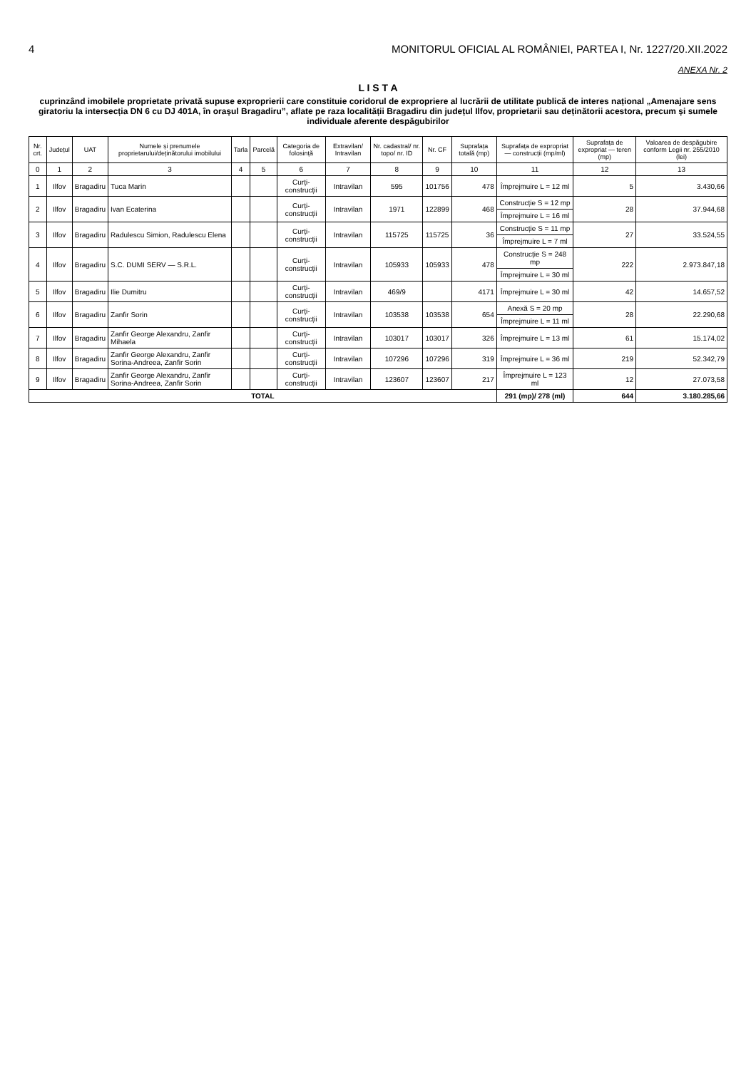4 MONITORUL OFICIAL AL ROMÂNIEI, PARTEA I, Nr. 1227/20.XII.2022
ANEXA Nr. 2
L I S T A
cuprinzând imobilele proprietate privată supuse exproprierii care constituie coridorul de expropriere al lucrării de utilitate publică de interes național „Amenajare sens giratoriu la intersecția DN 6 cu DJ 401A, în orașul Bragadiru”, aflate pe raza localității Bragadiru din județul Ilfov, proprietarii sau deținătorii acestora, precum și sumele individuale aferente despăgubirilor
| Nr. crt. | Județul | UAT | Numele și prenumele proprietarului/deținătorului imobilului | Tarla | Parcelă | Categoria de folosință | Extravilan/ Intravilan | Nr. cadastral/ nr. topo/ nr. ID | Nr. CF | Suprafața totală (mp) | Suprafața de expropriat — construcții (mp/ml) | Suprafața de expropriat — teren (mp) | Valoarea de despăgubire conform Legii nr. 255/2010 (lei) |
| --- | --- | --- | --- | --- | --- | --- | --- | --- | --- | --- | --- | --- | --- |
| 0 | 1 | 2 | 3 | 4 | 5 | 6 | 7 | 8 | 9 | 10 | 11 | 12 | 13 |
| 1 | Ilfov | Bragadiru | Tuca Marin | | | Curți-construcții | Intravilan | 595 | 101756 | 478 | Împrejmuire L = 12 ml | 5 | 3.430,66 |
| 2 | Ilfov | Bragadiru | Ivan Ecaterina | | | Curți-construcții | Intravilan | 1971 | 122899 | 468 | Construcție S = 12 mp | 28 | 37.944,68 |
| | | | | | | | | | | | Împrejmuire L = 16 ml | | |
| 3 | Ilfov | Bragadiru | Radulescu Simion, Radulescu Elena | | | Curți-construcții | Intravilan | 115725 | 115725 | 36 | Construcție S = 11 mp | 27 | 33.524,55 |
| | | | | | | | | | | | Împrejmuire L = 7 ml | | |
| 4 | Ilfov | Bragadiru | S.C. DUMI SERV — S.R.L. | | | Curți-construcții | Intravilan | 105933 | 105933 | 478 | Construcție S = 248 mp | 222 | 2.973.847,18 |
| | | | | | | | | | | | Împrejmuire L = 30 ml | | |
| 5 | Ilfov | Bragadiru | Ilie Dumitru | | | Curți-construcții | Intravilan | 469/9 | | 4171 | Împrejmuire L = 30 ml | 42 | 14.657,52 |
| 6 | Ilfov | Bragadiru | Zanfir Sorin | | | Curți-construcții | Intravilan | 103538 | 103538 | 654 | Anexă S = 20 mp | 28 | 22.290,68 |
| | | | | | | | | | | | Împrejmuire L = 11 ml | | |
| 7 | Ilfov | Bragadiru | Zanfir George Alexandru, Zanfir Mihaela | | | Curți-construcții | Intravilan | 103017 | 103017 | 326 | Împrejmuire L = 13 ml | 61 | 15.174,02 |
| 8 | Ilfov | Bragadiru | Zanfir George Alexandru, Zanfir Sorina-Andreea, Zanfir Sorin | | | Curți-construcții | Intravilan | 107296 | 107296 | 319 | Împrejmuire L = 36 ml | 219 | 52.342,79 |
| 9 | Ilfov | Bragadiru | Zanfir George Alexandru, Zanfir Sorina-Andreea, Zanfir Sorin | | | Curți-construcții | Intravilan | 123607 | 123607 | 217 | Împrejmuire L = 123 ml | 12 | 27.073,58 |
| TOTAL | | | | | | | | | | | 291 (mp)/ 278 (ml) | 644 | 3.180.285,66 |